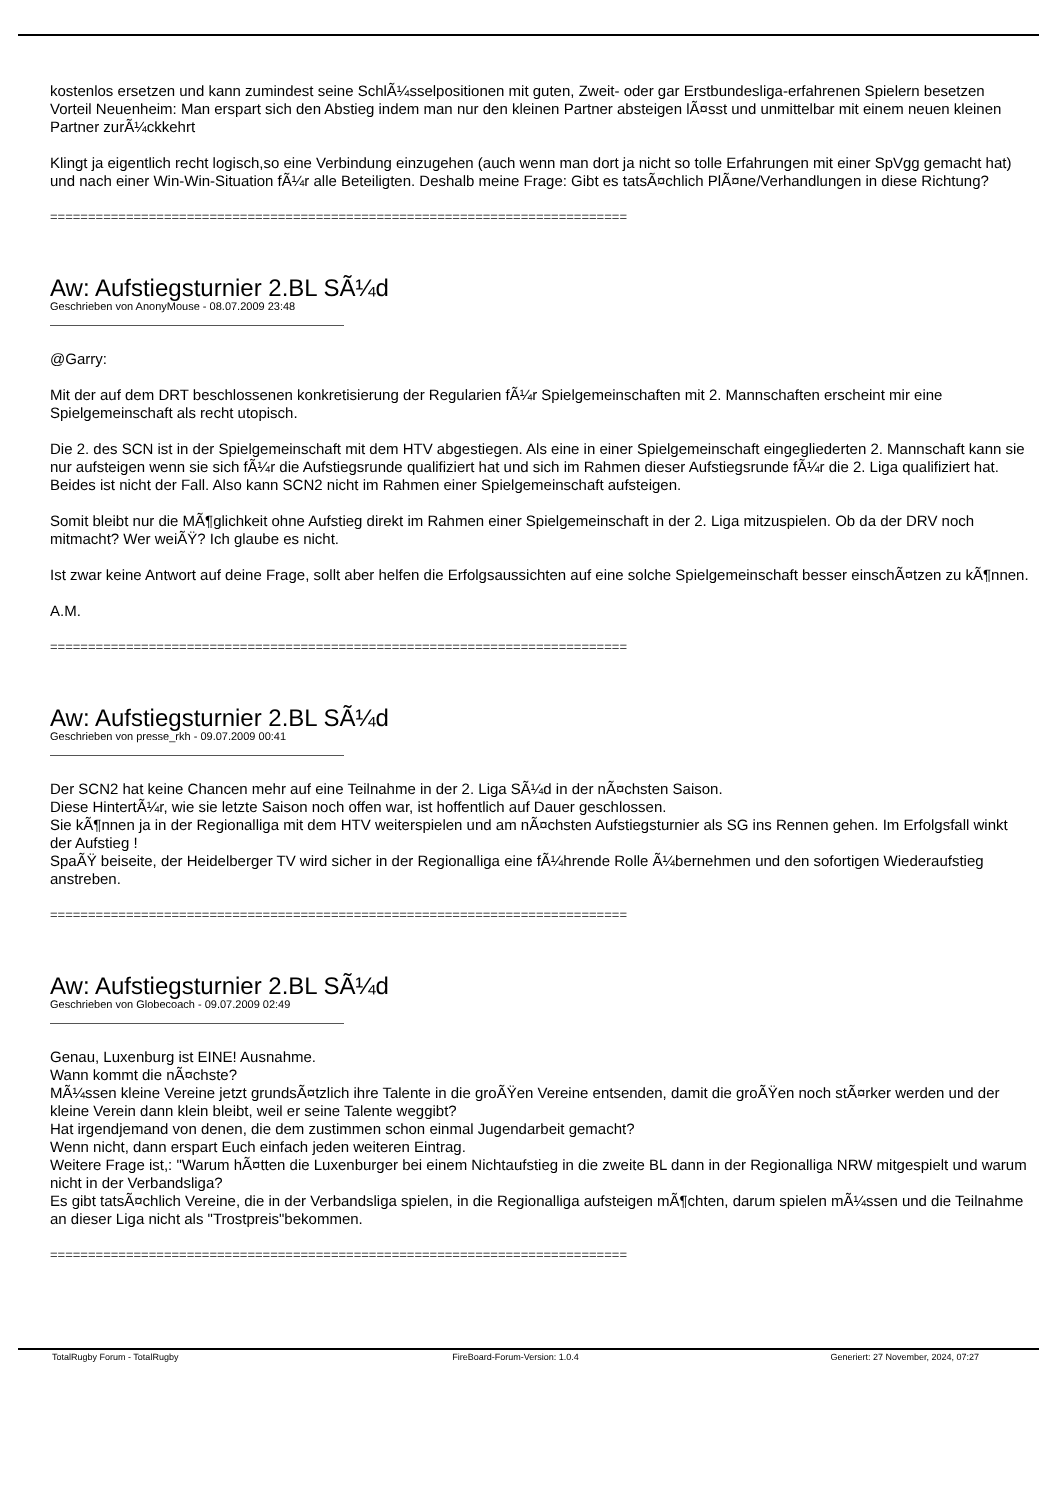kostenlos ersetzen und kann zumindest seine SchlÃ¼sselpositionen mit guten, Zweit- oder gar Erstbundesliga-erfahrenen Spielern besetzen
Vorteil Neuenheim: Man erspart sich den Abstieg indem man nur den kleinen Partner absteigen lÃ¤sst und unmittelbar mit einem neuen kleinen Partner zurÃ¼ckkehrt
Klingt ja eigentlich recht logisch,so eine Verbindung einzugehen (auch wenn man dort ja nicht so tolle Erfahrungen mit einer SpVgg gemacht hat) und nach einer Win-Win-Situation fÃ¼r alle Beteiligten. Deshalb meine Frage: Gibt es tatsÃ¤chlich PlÃ¤ne/Verhandlungen in diese Richtung?
============================================================================
Aw: Aufstiegsturnier 2.BL SÃ¼d
Geschrieben von AnonyMouse - 08.07.2009 23:48
@Garry:
Mit der auf dem DRT beschlossenen konkretisierung der Regularien fÃ¼r Spielgemeinschaften mit 2. Mannschaften erscheint mir eine Spielgemeinschaft als recht utopisch.
Die 2. des SCN ist in der Spielgemeinschaft mit dem HTV abgestiegen. Als eine in einer Spielgemeinschaft eingegliederten 2. Mannschaft kann sie nur aufsteigen wenn sie sich fÃ¼r die Aufstiegsrunde qualifiziert hat und sich im Rahmen dieser Aufstiegsrunde fÃ¼r die 2. Liga qualifiziert hat. Beides ist nicht der Fall. Also kann SCN2 nicht im Rahmen einer Spielgemeinschaft aufsteigen.
Somit bleibt nur die MÃ¶glichkeit ohne Aufstieg direkt im Rahmen einer Spielgemeinschaft in der 2. Liga mitzuspielen. Ob da der DRV noch mitmacht? Wer weiÃŸ? Ich glaube es nicht.
Ist zwar keine Antwort auf deine Frage, sollt aber helfen die Erfolgsaussichten auf eine solche Spielgemeinschaft besser einschÃ¤tzen zu kÃ¶nnen.
A.M.
============================================================================
Aw: Aufstiegsturnier 2.BL SÃ¼d
Geschrieben von presse_rkh - 09.07.2009 00:41
Der SCN2 hat keine Chancen mehr auf eine Teilnahme in der 2. Liga SÃ¼d in der nÃ¤chsten Saison.
Diese HintertÃ¼r, wie sie letzte Saison noch offen war, ist hoffentlich auf Dauer geschlossen.
Sie kÃ¶nnen ja in der Regionalliga mit dem HTV weiterspielen und am nÃ¤chsten Aufstiegsturnier als SG ins Rennen gehen. Im Erfolgsfall winkt der Aufstieg !
SpaÃŸ beiseite, der Heidelberger TV wird sicher in der Regionalliga eine fÃ¼hrende Rolle Ã¼bernehmen und den sofortigen Wiederaufstieg anstreben.
============================================================================
Aw: Aufstiegsturnier 2.BL SÃ¼d
Geschrieben von Globecoach - 09.07.2009 02:49
Genau, Luxenburg ist EINE! Ausnahme.
Wann kommt die nÃ¤chste?
MÃ¼ssen kleine Vereine jetzt grundsÃ¤tzlich ihre Talente in die groÃŸen Vereine entsenden, damit die groÃŸen noch stÃ¤rker werden und der kleine Verein dann klein bleibt, weil er seine Talente weggibt?
Hat irgendjemand von denen, die dem zustimmen schon einmal Jugendarbeit gemacht?
Wenn nicht, dann erspart Euch einfach jeden weiteren Eintrag.
Weitere Frage ist,: "Warum hÃ¤tten die Luxenburger bei einem Nichtaufstieg in die zweite BL dann in der Regionalliga NRW mitgespielt und warum nicht in der Verbandsliga?
Es gibt tatsÃ¤chlich Vereine, die in der Verbandsliga spielen, in die Regionalliga aufsteigen mÃ¶chten, darum spielen mÃ¼ssen und die Teilnahme an dieser Liga nicht als "Trostpreis"bekommen.
============================================================================
TotalRugby Forum - TotalRugby FireBoard-Forum-Version: 1.0.4 Generiert: 27 November, 2024, 07:27